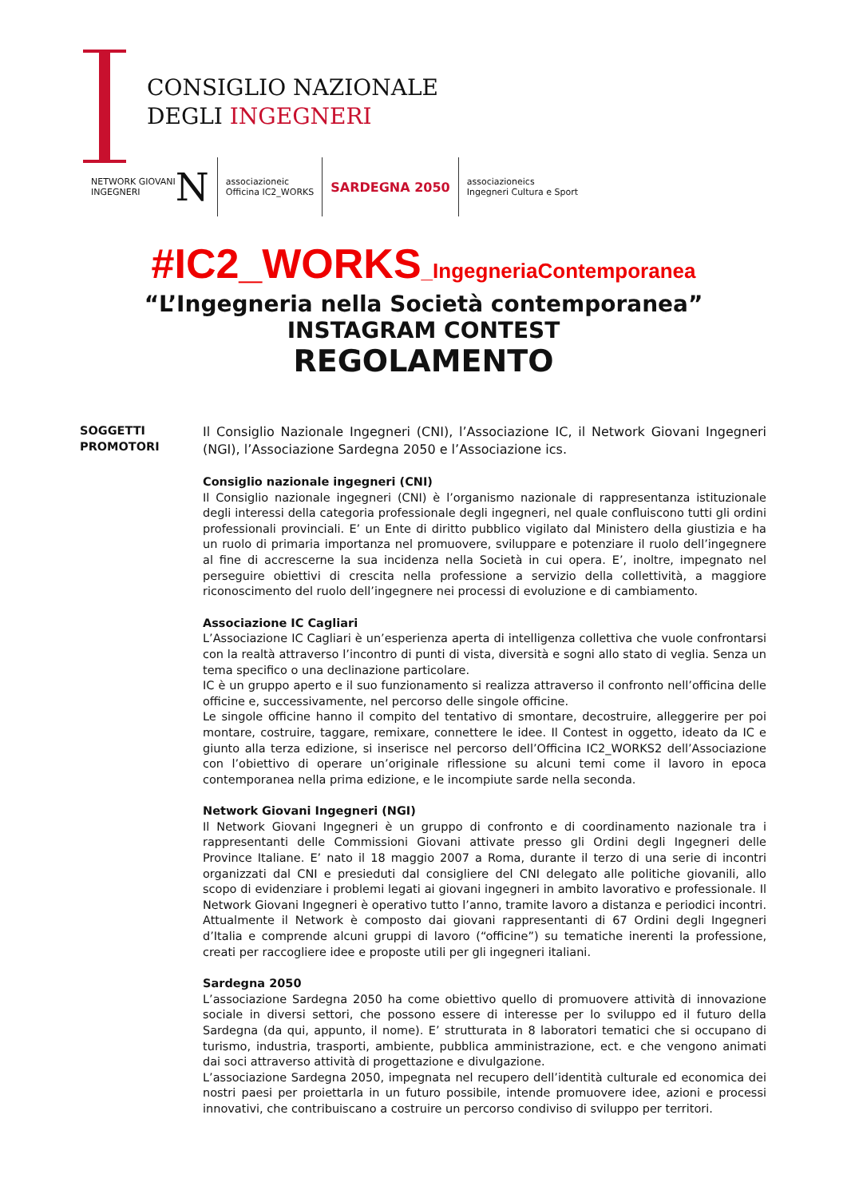CONSIGLIO NAZIONALE
DEGLI INGEGNERI
NETWORK GIOVANI
INGEGNERI N
associazioneic
Officina IC2_WORKS
SARDEGNA 2050
associazioneics
Ingegneri Cultura e Sport
#IC2_WORKS_IngegneriaContemporanea
“L’Ingegneria nella Società contemporanea”
INSTAGRAM CONTEST
REGOLAMENTO
SOGGETTI
PROMOTORI
Il Consiglio Nazionale Ingegneri (CNI), l’Associazione IC, il Network Giovani Ingegneri (NGI), l’Associazione Sardegna 2050 e l’Associazione ics.
Consiglio nazionale ingegneri (CNI)
Il Consiglio nazionale ingegneri (CNI) è l’organismo nazionale di rappresentanza istituzionale degli interessi della categoria professionale degli ingegneri, nel quale confluiscono tutti gli ordini professionali provinciali. E’ un Ente di diritto pubblico vigilato dal Ministero della giustizia e ha un ruolo di primaria importanza nel promuovere, sviluppare e potenziare il ruolo dell’ingegnere al fine di accrescerne la sua incidenza nella Società in cui opera. E’, inoltre, impegnato nel perseguire obiettivi di crescita nella professione a servizio della collettività, a maggiore riconoscimento del ruolo dell’ingegnere nei processi di evoluzione e di cambiamento.
Associazione IC Cagliari
L’Associazione IC Cagliari è un’esperienza aperta di intelligenza collettiva che vuole confrontarsi con la realtà attraverso l’incontro di punti di vista, diversità e sogni allo stato di veglia. Senza un tema specifico o una declinazione particolare.
IC è un gruppo aperto e il suo funzionamento si realizza attraverso il confronto nell’officina delle officine e, successivamente, nel percorso delle singole officine.
Le singole officine hanno il compito del tentativo di smontare, decostruire, alleggerire per poi montare, costruire, taggare, remixare, connettere le idee. Il Contest in oggetto, ideato da IC e giunto alla terza edizione, si inserisce nel percorso dell’Officina IC2_WORKS2 dell’Associazione con l’obiettivo di operare un’originale riflessione su alcuni temi come il lavoro in epoca contemporanea nella prima edizione, e le incompiute sarde nella seconda.
Network Giovani Ingegneri (NGI)
Il Network Giovani Ingegneri è un gruppo di confronto e di coordinamento nazionale tra i rappresentanti delle Commissioni Giovani attivate presso gli Ordini degli Ingegneri delle Province Italiane. E’ nato il 18 maggio 2007 a Roma, durante il terzo di una serie di incontri organizzati dal CNI e presieduti dal consigliere del CNI delegato alle politiche giovanili, allo scopo di evidenziare i problemi legati ai giovani ingegneri in ambito lavorativo e professionale. Il Network Giovani Ingegneri è operativo tutto l’anno, tramite lavoro a distanza e periodici incontri. Attualmente il Network è composto dai giovani rappresentanti di 67 Ordini degli Ingegneri d’Italia e comprende alcuni gruppi di lavoro (“officine”) su tematiche inerenti la professione, creati per raccogliere idee e proposte utili per gli ingegneri italiani.
Sardegna 2050
L’associazione Sardegna 2050 ha come obiettivo quello di promuovere attività di innovazione sociale in diversi settori, che possono essere di interesse per lo sviluppo ed il futuro della Sardegna (da qui, appunto, il nome). E’ strutturata in 8 laboratori tematici che si occupano di turismo, industria, trasporti, ambiente, pubblica amministrazione, ect. e che vengono animati dai soci attraverso attività di progettazione e divulgazione.
L’associazione Sardegna 2050, impegnata nel recupero dell’identità culturale ed economica dei nostri paesi per proiettarla in un futuro possibile, intende promuovere idee, azioni e processi innovativi, che contribuiscano a costruire un percorso condiviso di sviluppo per territori.